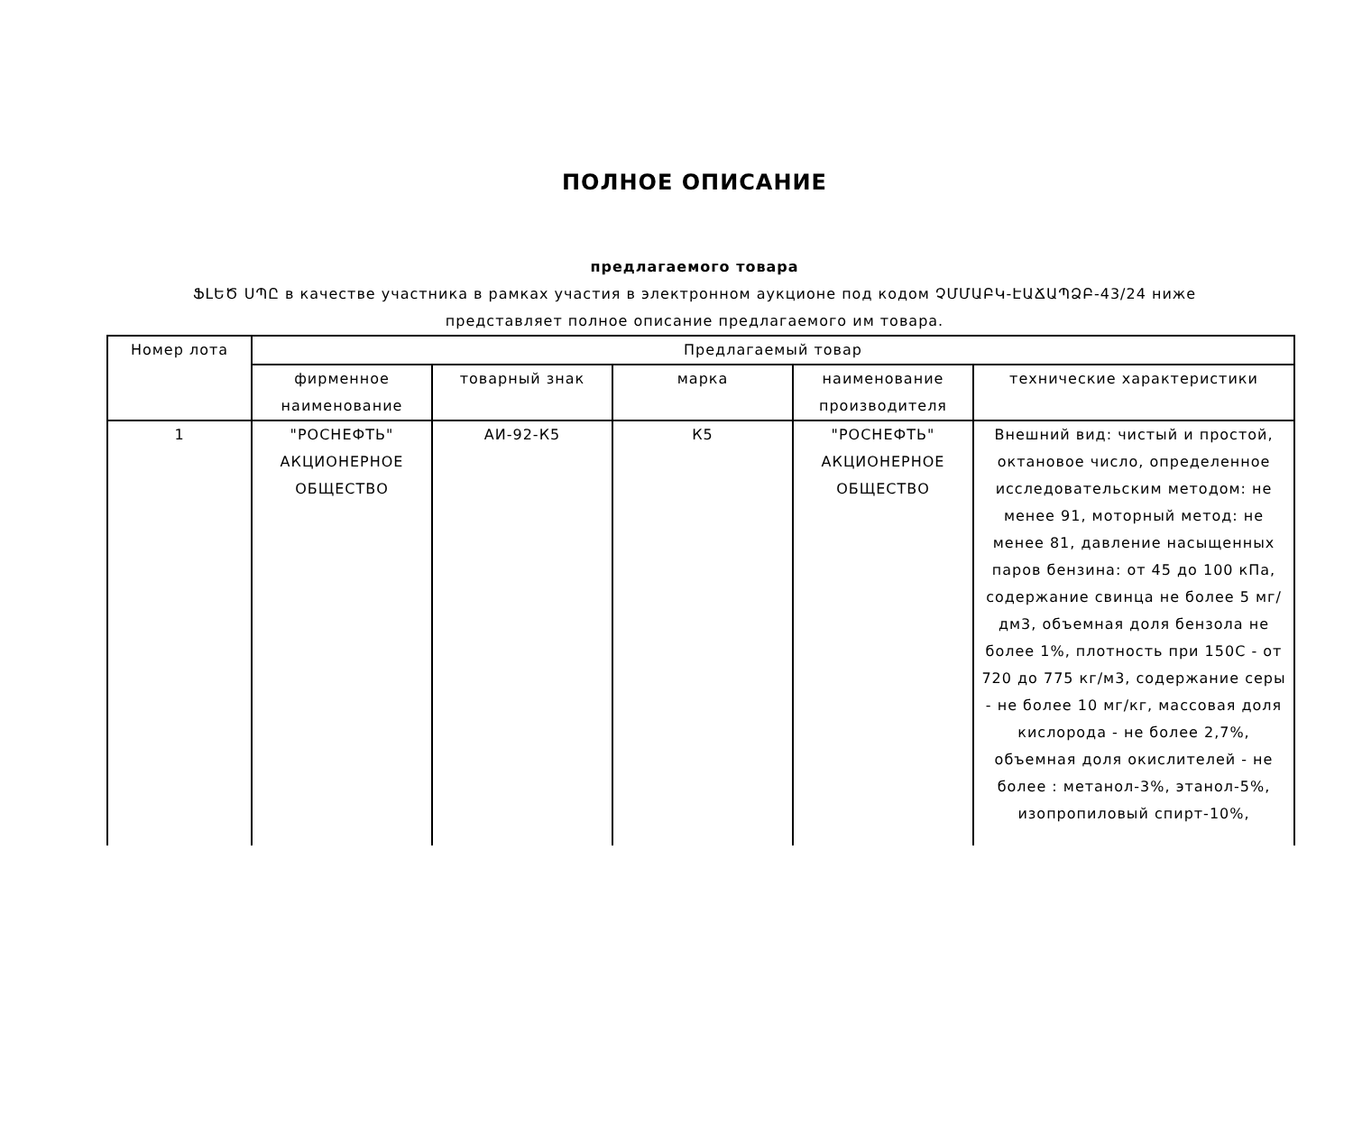ПОЛНОЕ ОПИСАНИЕ
предлагаемого товара
ՖԼԵԾ ՍՊԸ в качестве участника в рамках участия в электронном аукционе под кодом ՉՄՄԱԲԿ-ԷԱՃԱՊՁԲ-43/24 ниже
представляет полное описание предлагаемого им товара.
| Номер лота | Предлагаемый товар | | | | |
| --- | --- | --- | --- | --- | --- |
| | фирменное наименование | товарный знак | марка | наименование производителя | технические характеристики |
| 1 | "РОСНЕФТЬ" АКЦИОНЕРНОЕ ОБЩЕСТВО | АИ-92-К5 | К5 | "РОСНЕФТЬ" АКЦИОНЕРНОЕ ОБЩЕСТВО | Внешний вид: чистый и простой, октановое число, определенное исследовательским методом: не менее 91, моторный метод: не менее 81, давление насыщенных паров бензина: от 45 до 100 кПа, содержание свинца не более 5 мг/дм3, объемная доля бензола не более 1%, плотность при 150С - от 720 до 775 кг/м3, содержание серы - не более 10 мг/кг, массовая доля кислорода - не более 2,7%, объемная доля окислителей - не более : метанол-3%, этанол-5%, изопропиловый спирт-10%, |